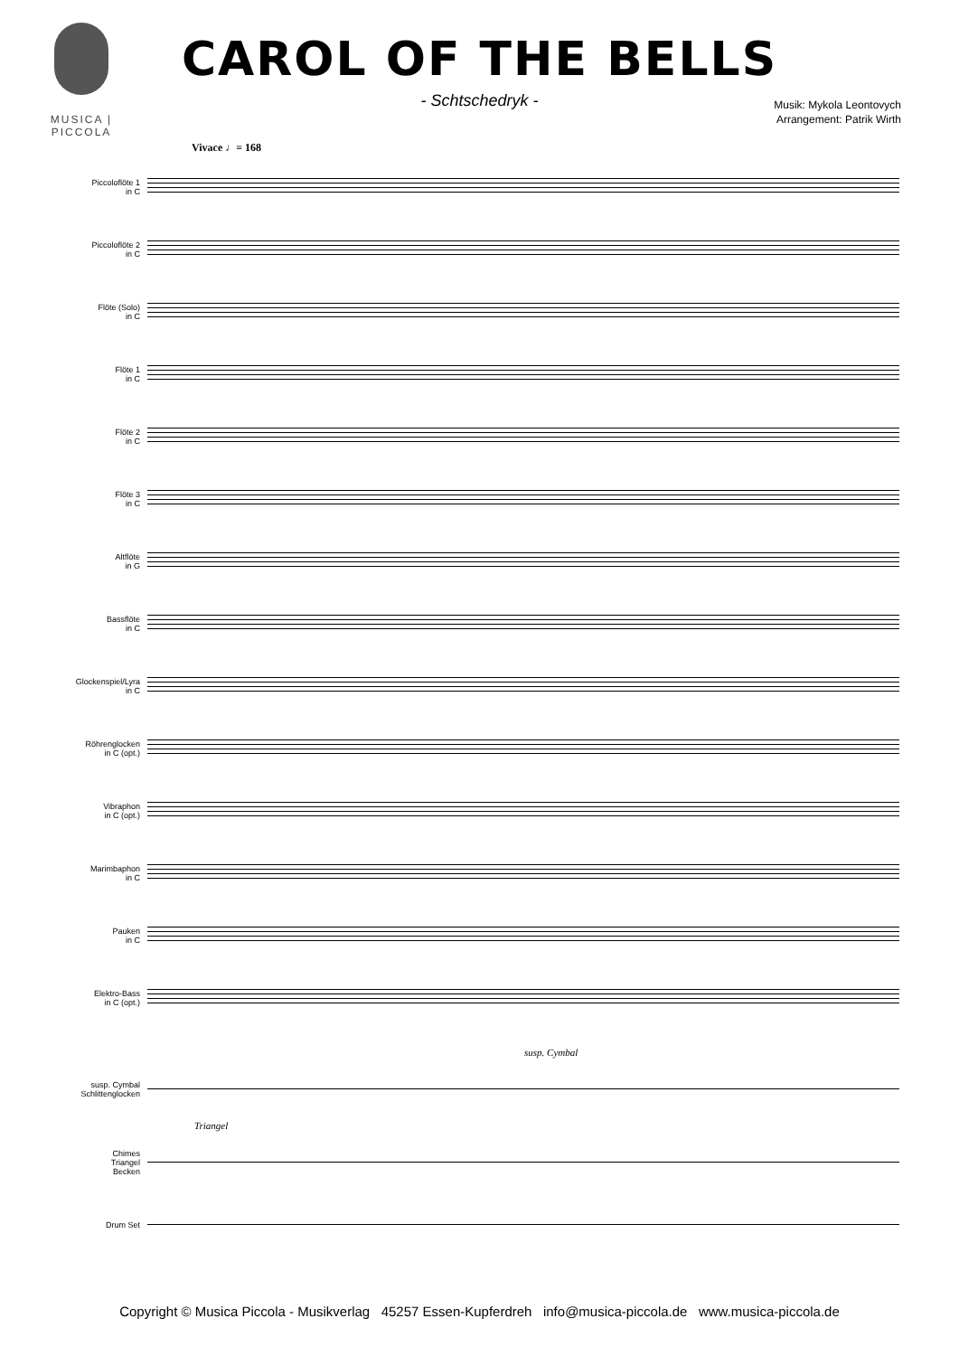MUSICA | PICCOLA
CAROL OF THE BELLS
- Schtschedryk -
Musik: Mykola Leontovych
Arrangement: Patrik Wirth
Vivace ♩= 168
Piccoloflöte 1
in C
Piccoloflöte 2
in C
Flöte (Solo)
in C
Flöte 1
in C
Flöte 2
in C
Flöte 3
in C
Altflöte
in G
Bassflöte
in C
Glockenspiel/Lyra
in C
Röhrenglocken
in C (opt.)
Vibraphon
in C (opt.)
Marimbaphon
in C
Pauken
in C
Elektro-Bass
in C (opt.)
susp. Cymbal
susp. Cymbal
Schlittenglocken
Triangel
Chimes
Triangel
Becken
Drum Set
Copyright © Musica Piccola - Musikverlag 45257 Essen-Kupferdreh info@musica-piccola.de www.musica-piccola.de